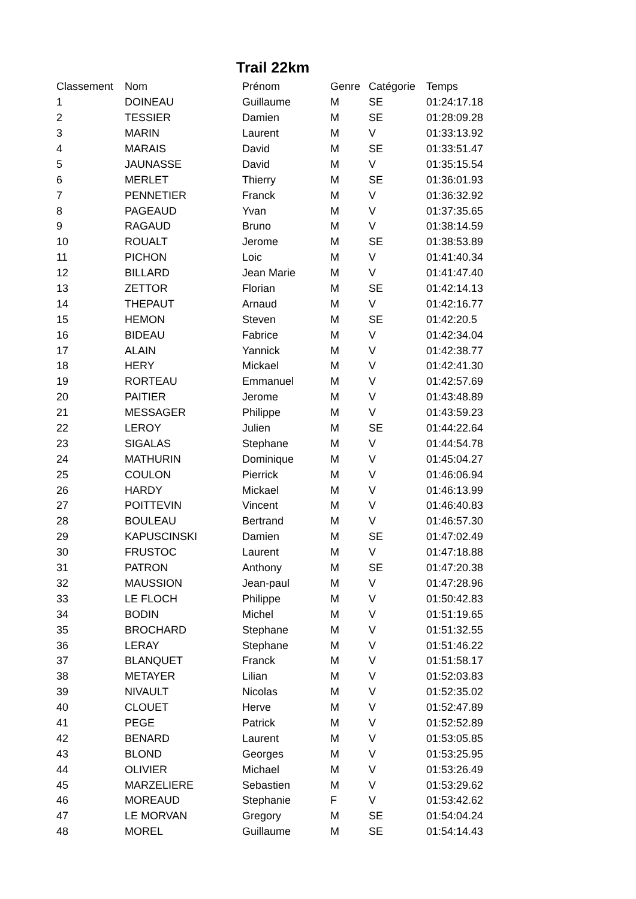Trail 22km
| Classement | Nom | Prénom | Genre | Catégorie | Temps |
| --- | --- | --- | --- | --- | --- |
| 1 | DOINEAU | Guillaume | M | SE | 01:24:17.18 |
| 2 | TESSIER | Damien | M | SE | 01:28:09.28 |
| 3 | MARIN | Laurent | M | V | 01:33:13.92 |
| 4 | MARAIS | David | M | SE | 01:33:51.47 |
| 5 | JAUNASSE | David | M | V | 01:35:15.54 |
| 6 | MERLET | Thierry | M | SE | 01:36:01.93 |
| 7 | PENNETIER | Franck | M | V | 01:36:32.92 |
| 8 | PAGEAUD | Yvan | M | V | 01:37:35.65 |
| 9 | RAGAUD | Bruno | M | V | 01:38:14.59 |
| 10 | ROUALT | Jerome | M | SE | 01:38:53.89 |
| 11 | PICHON | Loic | M | V | 01:41:40.34 |
| 12 | BILLARD | Jean Marie | M | V | 01:41:47.40 |
| 13 | ZETTOR | Florian | M | SE | 01:42:14.13 |
| 14 | THEPAUT | Arnaud | M | V | 01:42:16.77 |
| 15 | HEMON | Steven | M | SE | 01:42:20.5 |
| 16 | BIDEAU | Fabrice | M | V | 01:42:34.04 |
| 17 | ALAIN | Yannick | M | V | 01:42:38.77 |
| 18 | HERY | Mickael | M | V | 01:42:41.30 |
| 19 | RORTEAU | Emmanuel | M | V | 01:42:57.69 |
| 20 | PAITIER | Jerome | M | V | 01:43:48.89 |
| 21 | MESSAGER | Philippe | M | V | 01:43:59.23 |
| 22 | LEROY | Julien | M | SE | 01:44:22.64 |
| 23 | SIGALAS | Stephane | M | V | 01:44:54.78 |
| 24 | MATHURIN | Dominique | M | V | 01:45:04.27 |
| 25 | COULON | Pierrick | M | V | 01:46:06.94 |
| 26 | HARDY | Mickael | M | V | 01:46:13.99 |
| 27 | POITTEVIN | Vincent | M | V | 01:46:40.83 |
| 28 | BOULEAU | Bertrand | M | V | 01:46:57.30 |
| 29 | KAPUSCINSKI | Damien | M | SE | 01:47:02.49 |
| 30 | FRUSTOC | Laurent | M | V | 01:47:18.88 |
| 31 | PATRON | Anthony | M | SE | 01:47:20.38 |
| 32 | MAUSSION | Jean-paul | M | V | 01:47:28.96 |
| 33 | LE FLOCH | Philippe | M | V | 01:50:42.83 |
| 34 | BODIN | Michel | M | V | 01:51:19.65 |
| 35 | BROCHARD | Stephane | M | V | 01:51:32.55 |
| 36 | LERAY | Stephane | M | V | 01:51:46.22 |
| 37 | BLANQUET | Franck | M | V | 01:51:58.17 |
| 38 | METAYER | Lilian | M | V | 01:52:03.83 |
| 39 | NIVAULT | Nicolas | M | V | 01:52:35.02 |
| 40 | CLOUET | Herve | M | V | 01:52:47.89 |
| 41 | PEGE | Patrick | M | V | 01:52:52.89 |
| 42 | BENARD | Laurent | M | V | 01:53:05.85 |
| 43 | BLOND | Georges | M | V | 01:53:25.95 |
| 44 | OLIVIER | Michael | M | V | 01:53:26.49 |
| 45 | MARZELIERE | Sebastien | M | V | 01:53:29.62 |
| 46 | MOREAUD | Stephanie | F | V | 01:53:42.62 |
| 47 | LE MORVAN | Gregory | M | SE | 01:54:04.24 |
| 48 | MOREL | Guillaume | M | SE | 01:54:14.43 |